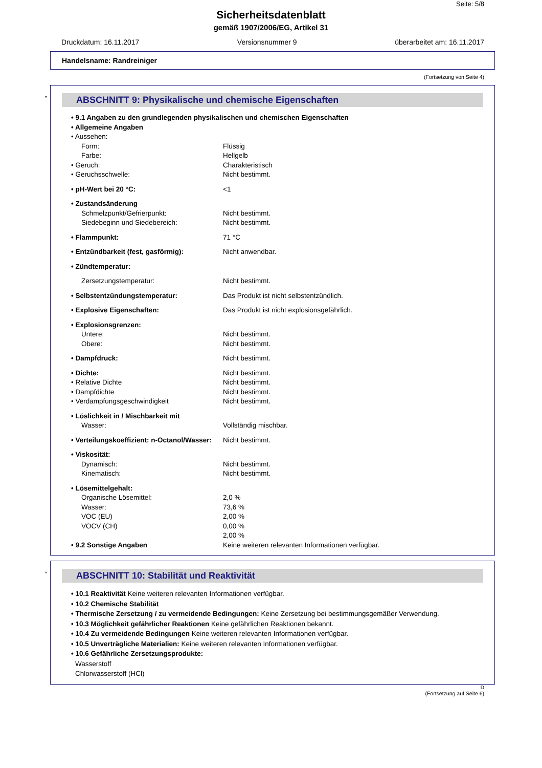Seite: 5/8
Sicherheitsdatenblatt
gemäß 1907/2006/EG, Artikel 31
Druckdatum: 16.11.2017 Versionsnummer 9 überarbeitet am: 16.11.2017
Handelsname: Randreiniger
(Fortsetzung von Seite 4)
*
ABSCHNITT 9: Physikalische und chemische Eigenschaften
• 9.1 Angaben zu den grundlegenden physikalischen und chemischen Eigenschaften
• Allgemeine Angaben
• Aussehen:
Form: Flüssig
Farbe: Hellgelb
• Geruch: Charakteristisch
• Geruchsschwelle: Nicht bestimmt.
• pH-Wert bei 20 °C: <1
• Zustandsänderung
Schmelzpunkt/Gefrierpunkt: Nicht bestimmt.
Siedebeginn und Siedebereich: Nicht bestimmt.
• Flammpunkt: 71 °C
• Entzündbarkeit (fest, gasförmig): Nicht anwendbar.
• Zündtemperatur:
Zersetzungstemperatur: Nicht bestimmt.
• Selbstentzündungstemperatur: Das Produkt ist nicht selbstentzündlich.
• Explosive Eigenschaften: Das Produkt ist nicht explosionsgefährlich.
• Explosionsgrenzen:
Untere: Nicht bestimmt.
Obere: Nicht bestimmt.
• Dampfdruck: Nicht bestimmt.
• Dichte: Nicht bestimmt.
• Relative Dichte Nicht bestimmt.
• Dampfdichte Nicht bestimmt.
• Verdampfungsgeschwindigkeit Nicht bestimmt.
• Löslichkeit in / Mischbarkeit mit
Wasser: Vollständig mischbar.
• Verteilungskoeffizient: n-Octanol/Wasser: Nicht bestimmt.
• Viskosität:
Dynamisch: Nicht bestimmt.
Kinematisch: Nicht bestimmt.
• Lösemittelgehalt:
Organische Lösemittel: 2,0 %
Wasser: 73,6 %
VOC (EU) 2,00 %
VOCV (CH) 0,00 %
2,00 %
• 9.2 Sonstige Angaben Keine weiteren relevanten Informationen verfügbar.
*
ABSCHNITT 10: Stabilität und Reaktivität
• 10.1 Reaktivität Keine weiteren relevanten Informationen verfügbar.
• 10.2 Chemische Stabilität
• Thermische Zersetzung / zu vermeidende Bedingungen: Keine Zersetzung bei bestimmungsgemäßer Verwendung.
• 10.3 Möglichkeit gefährlicher Reaktionen Keine gefährlichen Reaktionen bekannt.
• 10.4 Zu vermeidende Bedingungen Keine weiteren relevanten Informationen verfügbar.
• 10.5 Unverträgliche Materialien: Keine weiteren relevanten Informationen verfügbar.
• 10.6 Gefährliche Zersetzungsprodukte:
Wasserstoff
Chlorwasserstoff (HCl)
D
(Fortsetzung auf Seite 6)